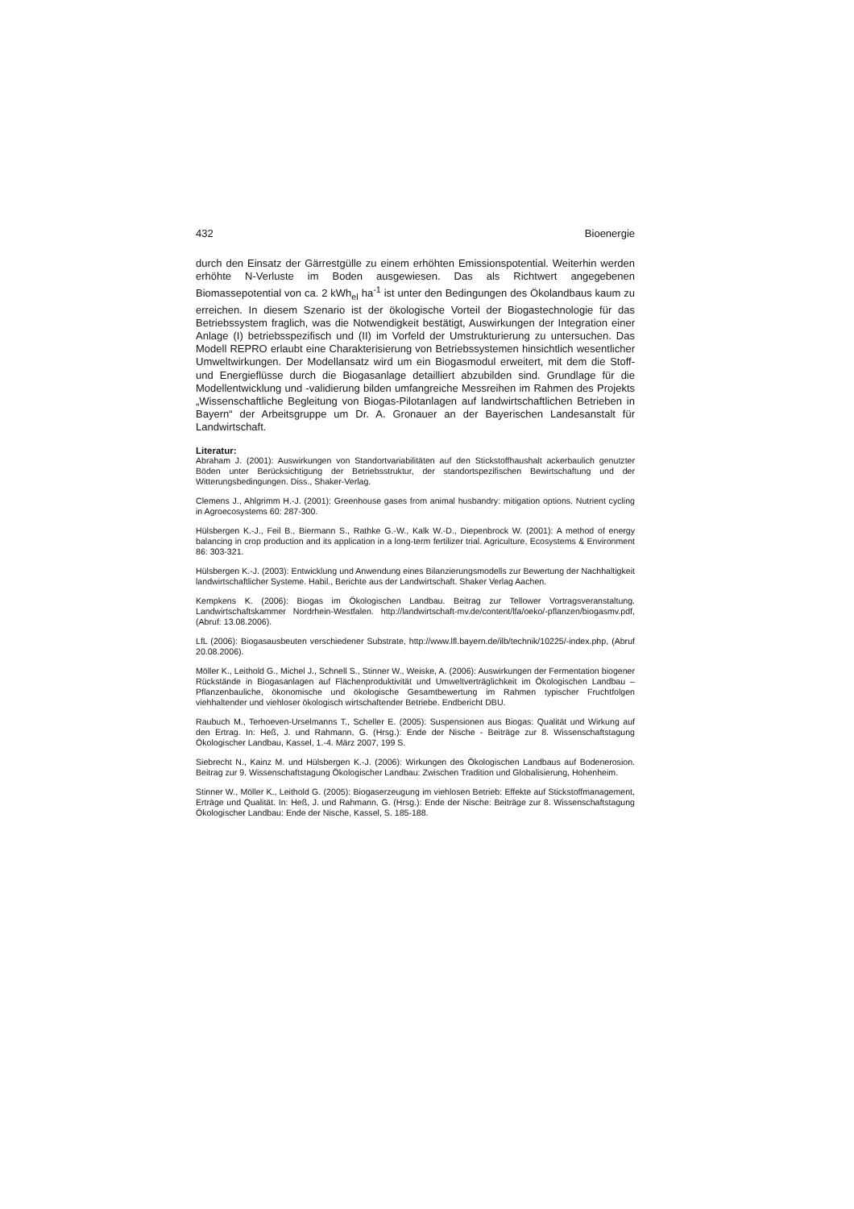432 Bioenergie
durch den Einsatz der Gärrestgülle zu einem erhöhten Emissionspotential. Weiterhin werden erhöhte N-Verluste im Boden ausgewiesen. Das als Richtwert angegebenen Biomassepotential von ca. 2 kWh<sub>el</sub> ha<sup>-1</sup> ist unter den Bedingungen des Ökolandbaus kaum zu erreichen. In diesem Szenario ist der ökologische Vorteil der Biogastechnologie für das Betriebssystem fraglich, was die Notwendigkeit bestätigt, Auswirkungen der Integration einer Anlage (I) betriebsspezifisch und (II) im Vorfeld der Umstrukturierung zu untersuchen. Das Modell REPRO erlaubt eine Charakterisierung von Betriebssystemen hinsichtlich wesentlicher Umweltwirkungen. Der Modellansatz wird um ein Biogasmodul erweitert, mit dem die Stoff- und Energieflüsse durch die Biogasanlage detailliert abzubilden sind. Grundlage für die Modellentwicklung und -validierung bilden umfangreiche Messreihen im Rahmen des Projekts „Wissenschaftliche Begleitung von Biogas-Pilotanlagen auf landwirtschaftlichen Betrieben in Bayern“ der Arbeitsgruppe um Dr. A. Gronauer an der Bayerischen Landesanstalt für Landwirtschaft.
Literatur:
Abraham J. (2001): Auswirkungen von Standortvariabilitäten auf den Stickstoffhaushalt ackerbaulich genutzter Böden unter Berücksichtigung der Betriebsstruktur, der standortspezifischen Bewirtschaftung und der Witterungsbedingungen. Diss., Shaker-Verlag.
Clemens J., Ahlgrimm H.-J. (2001): Greenhouse gases from animal husbandry: mitigation options. Nutrient cycling in Agroecosystems 60: 287-300.
Hülsbergen K.-J., Feil B., Biermann S., Rathke G.-W., Kalk W.-D., Diepenbrock W. (2001): A method of energy balancing in crop production and its application in a long-term fertilizer trial. Agriculture, Ecosystems & Environment 86: 303-321.
Hülsbergen K.-J. (2003): Entwicklung und Anwendung eines Bilanzierungsmodells zur Bewertung der Nachhaltigkeit landwirtschaftlicher Systeme. Habil., Berichte aus der Landwirtschaft. Shaker Verlag Aachen.
Kempkens K. (2006): Biogas im Ökologischen Landbau. Beitrag zur Tellower Vortragsveranstaltung. Landwirtschaftskammer Nordrhein-Westfalen. http://landwirtschaft-mv.de/content/lfa/oeko/-pflanzen/biogasmv.pdf, (Abruf: 13.08.2006).
LfL (2006): Biogasausbeuten verschiedener Substrate, http://www.lfl.bayern.de/ilb/technik/10225/-index.php, (Abruf 20.08.2006).
Möller K., Leithold G., Michel J., Schnell S., Stinner W., Weiske, A. (2006): Auswirkungen der Fermentation biogener Rückstände in Biogasanlagen auf Flächenproduktivität und Umweltverträglichkeit im Ökologischen Landbau – Pflanzenbauliche, ökonomische und ökologische Gesamtbewertung im Rahmen typischer Fruchtfolgen viehhaltender und viehloser ökologisch wirtschaftender Betriebe. Endbericht DBU.
Raubuch M., Terhoeven-Urselmanns T., Scheller E. (2005): Suspensionen aus Biogas: Qualität und Wirkung auf den Ertrag. In: Heß, J. und Rahmann, G. (Hrsg.): Ende der Nische - Beiträge zur 8. Wissenschaftstagung Ökologischer Landbau, Kassel, 1.-4. März 2007, 199 S.
Siebrecht N., Kainz M. und Hülsbergen K.-J. (2006): Wirkungen des Ökologischen Landbaus auf Bodenerosion. Beitrag zur 9. Wissenschaftstagung Ökologischer Landbau: Zwischen Tradition und Globalisierung, Hohenheim.
Stinner W., Möller K., Leithold G. (2005): Biogaserzeugung im viehlosen Betrieb: Effekte auf Stickstoffmanagement, Erträge und Qualität. In: Heß, J. und Rahmann, G. (Hrsg.): Ende der Nische: Beiträge zur 8. Wissenschaftstagung Ökologischer Landbau: Ende der Nische, Kassel, S. 185-188.